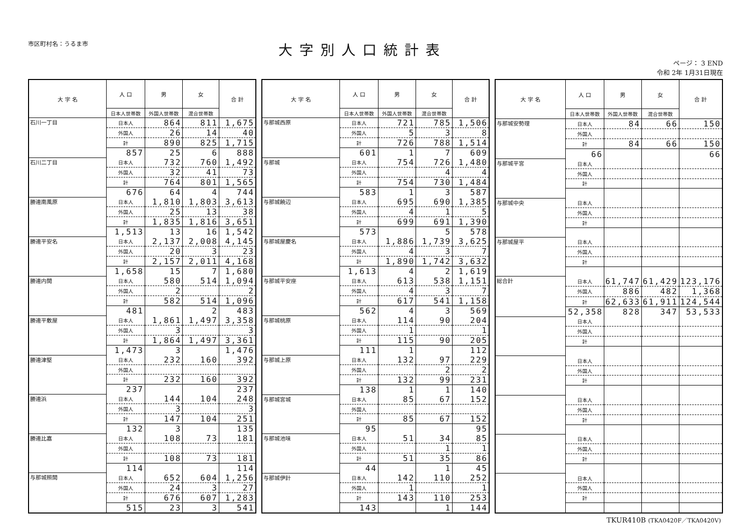市区町村名：うるま市
大字別人口統計表
ページ： 3 END
令和 2年 1月31日現在
| 大 字 名 | 人 口 | 男 | 女 | 合 計 |
| --- | --- | --- | --- | --- |
| | 日本人世帯数 | 外国人世帯数 | 混合世帯数 | |
| 石川一丁目 | 日本人 | 864 | 811 | 1,675 |
| | 外国人 | 26 | 14 | 40 |
| | 計 | 890 | 825 | 1,715 |
| | 857 | 25 | 6 | 888 |
| 石川二丁目 | 日本人 | 732 | 760 | 1,492 |
| | 外国人 | 32 | 41 | 73 |
| | 計 | 764 | 801 | 1,565 |
| | 676 | 64 | 4 | 744 |
| 勝連南風原 | 日本人 | 1,810 | 1,803 | 3,613 |
| | 外国人 | 25 | 13 | 38 |
| | 計 | 1,835 | 1,816 | 3,651 |
| | 1,513 | 13 | 16 | 1,542 |
| 勝連平安名 | 日本人 | 2,137 | 2,008 | 4,145 |
| | 外国人 | 20 | 3 | 23 |
| | 計 | 2,157 | 2,011 | 4,168 |
| | 1,658 | 15 | 7 | 1,680 |
| 勝連内間 | 日本人 | 580 | 514 | 1,094 |
| | 外国人 | 2 | | 2 |
| | 計 | 582 | 514 | 1,096 |
| | 481 | | 2 | 483 |
| 勝連平敷屋 | 日本人 | 1,861 | 1,497 | 3,358 |
| | 外国人 | 3 | | 3 |
| | 計 | 1,864 | 1,497 | 3,361 |
| | 1,473 | 3 | | 1,476 |
| 勝連津堅 | 日本人 | 232 | 160 | 392 |
| | 外国人 | | | |
| | 計 | 232 | 160 | 392 |
| | 237 | | | 237 |
| 勝連浜 | 日本人 | 144 | 104 | 248 |
| | 外国人 | 3 | | 3 |
| | 計 | 147 | 104 | 251 |
| | 132 | 3 | | 135 |
| 勝連比嘉 | 日本人 | 108 | 73 | 181 |
| | 外国人 | | | |
| | 計 | 108 | 73 | 181 |
| | 114 | | | 114 |
| 与那城照間 | 日本人 | 652 | 604 | 1,256 |
| | 外国人 | 24 | 3 | 27 |
| | 計 | 676 | 607 | 1,283 |
| | 515 | 23 | 3 | 541 |
| 大 字 名 | 人 口 | 男 | 女 | 合 計 |
| --- | --- | --- | --- | --- |
| | 日本人世帯数 | 外国人世帯数 | 混合世帯数 | |
| 与那城西原 | 日本人 | 721 | 785 | 1,506 |
| | 外国人 | 5 | 3 | 8 |
| | 計 | 726 | 788 | 1,514 |
| | 601 | 1 | 7 | 609 |
| 与那城 | 日本人 | 754 | 726 | 1,480 |
| | 外国人 | | 4 | 4 |
| | 計 | 754 | 730 | 1,484 |
| | 583 | 1 | 3 | 587 |
| 与那城饒辺 | 日本人 | 695 | 690 | 1,385 |
| | 外国人 | 4 | 1 | 5 |
| | 計 | 699 | 691 | 1,390 |
| | 573 | | 5 | 578 |
| 与那城屋慶名 | 日本人 | 1,886 | 1,739 | 3,625 |
| | 外国人 | 4 | 3 | 7 |
| | 計 | 1,890 | 1,742 | 3,632 |
| | 1,613 | 4 | 2 | 1,619 |
| 与那城平安座 | 日本人 | 613 | 538 | 1,151 |
| | 外国人 | 4 | 3 | 7 |
| | 計 | 617 | 541 | 1,158 |
| | 562 | 4 | 3 | 569 |
| 与那城桃原 | 日本人 | 114 | 90 | 204 |
| | 外国人 | 1 | | 1 |
| | 計 | 115 | 90 | 205 |
| | 111 | 1 | | 112 |
| 与那城上原 | 日本人 | 132 | 97 | 229 |
| | 外国人 | | 2 | 2 |
| | 計 | 132 | 99 | 231 |
| | 138 | 1 | 1 | 140 |
| 与那城宮城 | 日本人 | 85 | 67 | 152 |
| | 外国人 | | | |
| | 計 | 85 | 67 | 152 |
| | 95 | | | 95 |
| 与那城池味 | 日本人 | 51 | 34 | 85 |
| | 外国人 | | 1 | 1 |
| | 計 | 51 | 35 | 86 |
| | 44 | | 1 | 45 |
| 与那城伊計 | 日本人 | 142 | 110 | 252 |
| | 外国人 | 1 | | 1 |
| | 計 | 143 | 110 | 253 |
| | 143 | | 1 | 144 |
| 大 字 名 | 人 口 | 男 | 女 | 合 計 |
| --- | --- | --- | --- | --- |
| | 日本人世帯数 | 外国人世帯数 | 混合世帯数 | |
| 与那城安勢理 | 日本人 | 84 | 66 | 150 |
| | 外国人 | | | |
| | 計 | 84 | 66 | 150 |
| | 66 | | | 66 |
| 与那城平宮 | 日本人 | | | |
| | 外国人 | | | |
| | 計 | | | |
| 与那城中央 | 日本人 | | | |
| | 外国人 | | | |
| | 計 | | | |
| 与那城屋平 | 日本人 | | | |
| | 外国人 | | | |
| | 計 | | | |
| 総合計 | 日本人 | 61,747 | 61,429 | 123,176 |
| | 外国人 | 886 | 482 | 1,368 |
| | 計 | 62,633 | 61,911 | 124,544 |
| | 52,358 | 828 | 347 | 53,533 |
| | 日本人 | | | |
| | 外国人 | | | |
| | 計 | | | |
| | 日本人 | | | |
| | 外国人 | | | |
| | 計 | | | |
| | 日本人 | | | |
| | 外国人 | | | |
| | 計 | | | |
| | 日本人 | | | |
| | 外国人 | | | |
| | 計 | | | |
| | 日本人 | | | |
| | 外国人 | | | |
| | 計 | | | |
TKUR410B (TKA0420F／TKA0420V)